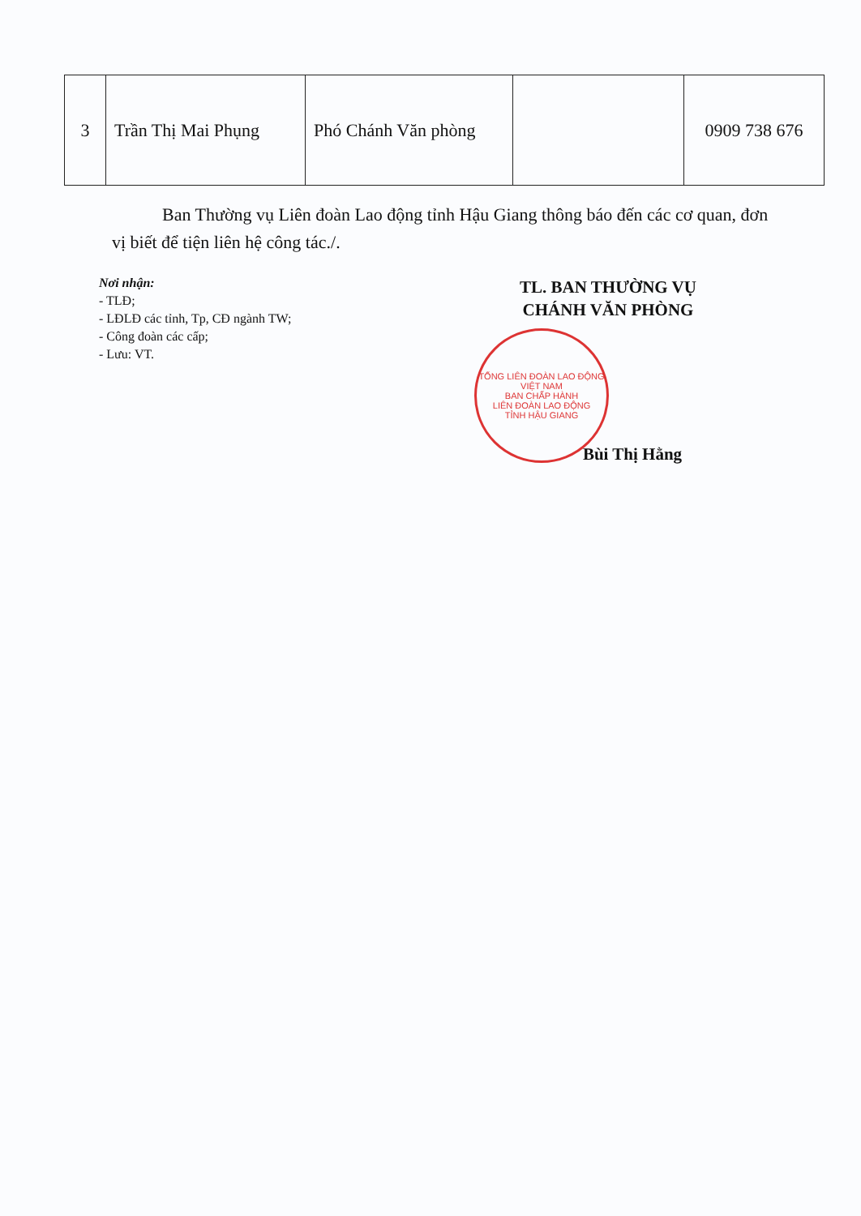| 3 | Trần Thị Mai Phụng | Phó Chánh Văn phòng | | 0909 738 676 |
Ban Thường vụ Liên đoàn Lao động tỉnh Hậu Giang thông báo đến các cơ quan, đơn vị biết để tiện liên hệ công tác./.
Nơi nhận:
- TLĐ;
- LĐLĐ các tỉnh, Tp, CĐ ngành TW;
- Công đoàn các cấp;
- Lưu: VT.
TL. BAN THƯỜNG VỤ
CHÁNH VĂN PHÒNG
Bùi Thị Hằng
TỔNG LIÊN ĐOÀN LAO ĐỘNG VIỆT NAM
BAN CHẤP HÀNH
LIÊN ĐOÀN LAO ĐỘNG
TỈNH HẬU GIANG